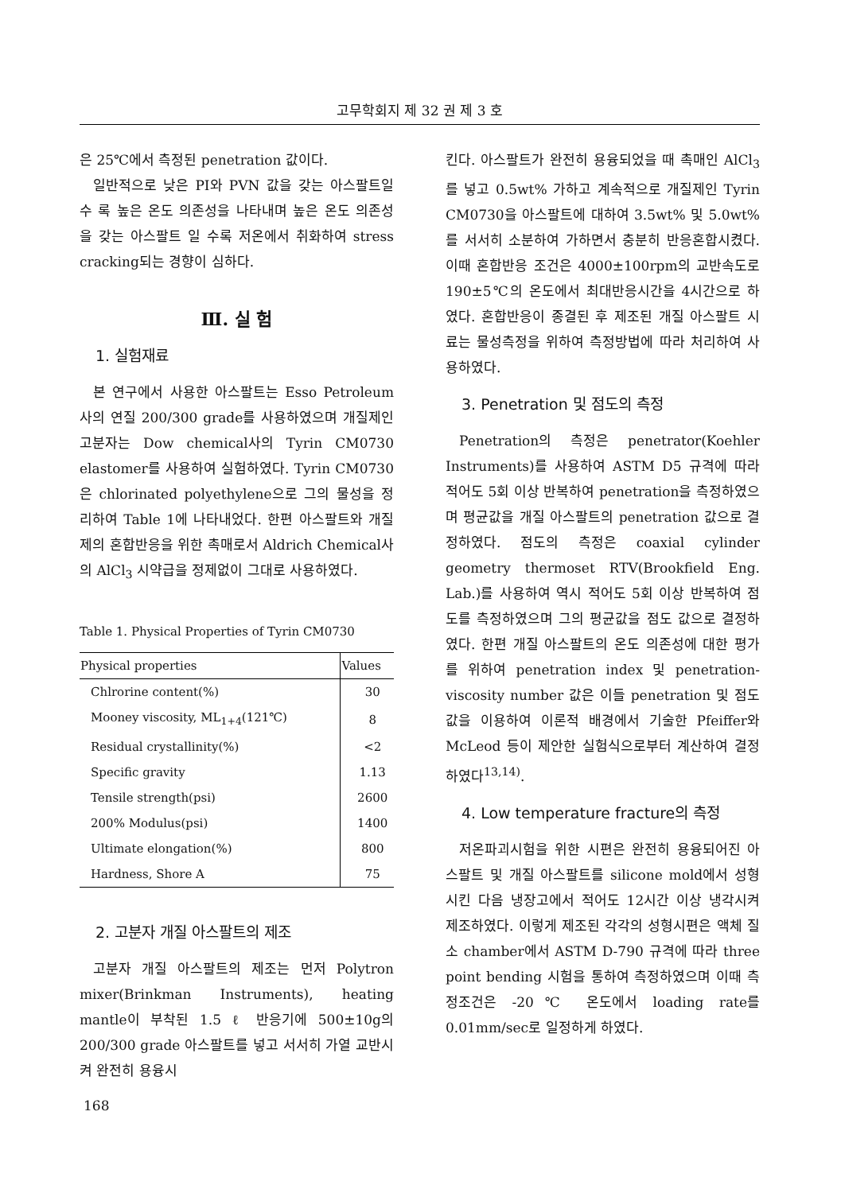고무학회지 제 32 권 제 3 호
은 25℃에서 측정된 penetration 값이다.
일반적으로 낮은 PI와 PVN 값을 갖는 아스팔트일 수 록 높은 온도 의존성을 나타내며 높은 온도 의존성을 갖는 아스팔트 일 수록 저온에서 취화하여 stress cracking되는 경향이 심하다.
Ⅲ. 실 험
1. 실험재료
본 연구에서 사용한 아스팔트는 Esso Petroleum사의 연질 200/300 grade를 사용하였으며 개질제인 고분자는 Dow chemical사의 Tyrin CM0730 elastomer를 사용하여 실험하였다. Tyrin CM0730은 chlorinated polyethylene으로 그의 물성을 정리하여 Table 1에 나타내었다. 한편 아스팔트와 개질제의 혼합반응을 위한 촉매로서 Aldrich Chemical사의 AlCl<sub>3</sub> 시약급을 정제없이 그대로 사용하였다.
Table 1. Physical Properties of Tyrin CM0730
| Physical properties | Values |
| --- | --- |
| Chlrorine content(%) | 30 |
| Mooney viscosity, ML<sub>1+4</sub>(121℃) | 8 |
| Residual crystallinity(%) | <2 |
| Specific gravity | 1.13 |
| Tensile strength(psi) | 2600 |
| 200% Modulus(psi) | 1400 |
| Ultimate elongation(%) | 800 |
| Hardness, Shore A | 75 |
2. 고분자 개질 아스팔트의 제조
고분자 개질 아스팔트의 제조는 먼저 Polytron mixer(Brinkman Instruments), heating mantle이 부착된 1.5 ℓ 반응기에 500±10g의 200/300 grade 아스팔트를 넣고 서서히 가열 교반시켜 완전히 용융시
킨다. 아스팔트가 완전히 용융되었을 때 촉매인 AlCl<sub>3</sub>를 넣고 0.5wt% 가하고 계속적으로 개질제인 Tyrin CM0730을 아스팔트에 대하여 3.5wt% 및 5.0wt%를 서서히 소분하여 가하면서 충분히 반응혼합시켰다. 이때 혼합반응 조건은 4000±100rpm의 교반속도로 190±5℃의 온도에서 최대반응시간을 4시간으로 하였다. 혼합반응이 종결된 후 제조된 개질 아스팔트 시료는 물성측정을 위하여 측정방법에 따라 처리하여 사용하였다.
3. Penetration 및 점도의 측정
Penetration의 측정은 penetrator(Koehler Instruments)를 사용하여 ASTM D5 규격에 따라 적어도 5회 이상 반복하여 penetration을 측정하였으며 평균값을 개질 아스팔트의 penetration 값으로 결정하였다. 점도의 측정은 coaxial cylinder geometry thermoset RTV(Brookfield Eng. Lab.)를 사용하여 역시 적어도 5회 이상 반복하여 점도를 측정하였으며 그의 평균값을 점도 값으로 결정하였다. 한편 개질 아스팔트의 온도 의존성에 대한 평가를 위하여 penetration index 및 penetration-viscosity number 값은 이들 penetration 및 점도 값을 이용하여 이론적 배경에서 기술한 Pfeiffer와 McLeod 등이 제안한 실험식으로부터 계산하여 결정하였다<sup>13,14)</sup>.
4. Low temperature fracture의 측정
저온파괴시험을 위한 시편은 완전히 용융되어진 아스팔트 및 개질 아스팔트를 silicone mold에서 성형시킨 다음 냉장고에서 적어도 12시간 이상 냉각시켜 제조하였다. 이렇게 제조된 각각의 성형시편은 액체 질소 chamber에서 ASTM D-790 규격에 따라 three point bending 시험을 통하여 측정하였으며 이때 측정조건은 -20℃ 온도에서 loading rate를 0.01mm/sec로 일정하게 하였다.
168